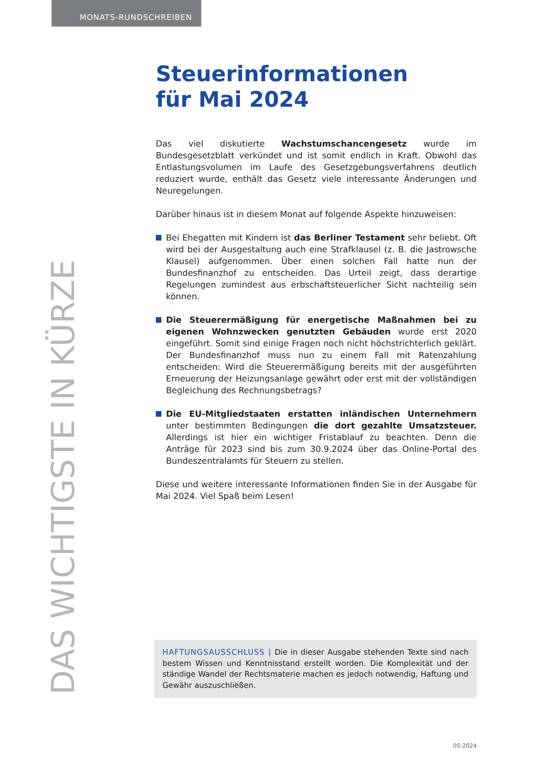MONATS-RUNDSCHREIBEN
Steuerinformationen
für Mai 2024
Das viel diskutierte Wachstumschancengesetz wurde im Bundesgesetzblatt verkündet und ist somit endlich in Kraft. Obwohl das Entlastungsvolumen im Laufe des Gesetzgebungsverfahrens deutlich reduziert wurde, enthält das Gesetz viele interessante Änderungen und Neuregelungen.
Darüber hinaus ist in diesem Monat auf folgende Aspekte hinzuweisen:
Bei Ehegatten mit Kindern ist das Berliner Testament sehr beliebt. Oft wird bei der Ausgestaltung auch eine Strafklausel (z. B. die Jastrowsche Klausel) aufgenommen. Über einen solchen Fall hatte nun der Bundesfinanzhof zu entscheiden. Das Urteil zeigt, dass derartige Regelungen zumindest aus erbschaftsteuerlicher Sicht nachteilig sein können.
Die Steuerermäßigung für energetische Maßnahmen bei zu eigenen Wohnzwecken genutzten Gebäuden wurde erst 2020 eingeführt. Somit sind einige Fragen noch nicht höchstrichterlich geklärt. Der Bundesfinanzhof muss nun zu einem Fall mit Ratenzahlung entscheiden: Wird die Steuerermäßigung bereits mit der ausgeführten Erneuerung der Heizungsanlage gewährt oder erst mit der vollständigen Begleichung des Rechnungsbetrags?
Die EU-Mitgliedstaaten erstatten inländischen Unternehmern unter bestimmten Bedingungen die dort gezahlte Umsatzsteuer. Allerdings ist hier ein wichtiger Fristablauf zu beachten. Denn die Anträge für 2023 sind bis zum 30.9.2024 über das Online-Portal des Bundeszentralamts für Steuern zu stellen.
Diese und weitere interessante Informationen finden Sie in der Ausgabe für Mai 2024. Viel Spaß beim Lesen!
DAS WICHTIGSTE IN KÜRZE
HAFTUNGSAUSSCHLUSS | Die in dieser Ausgabe stehenden Texte sind nach bestem Wissen und Kenntnisstand erstellt worden. Die Komplexität und der ständige Wandel der Rechtsmaterie machen es jedoch notwendig, Haftung und Gewähr auszuschließen.
05-2024